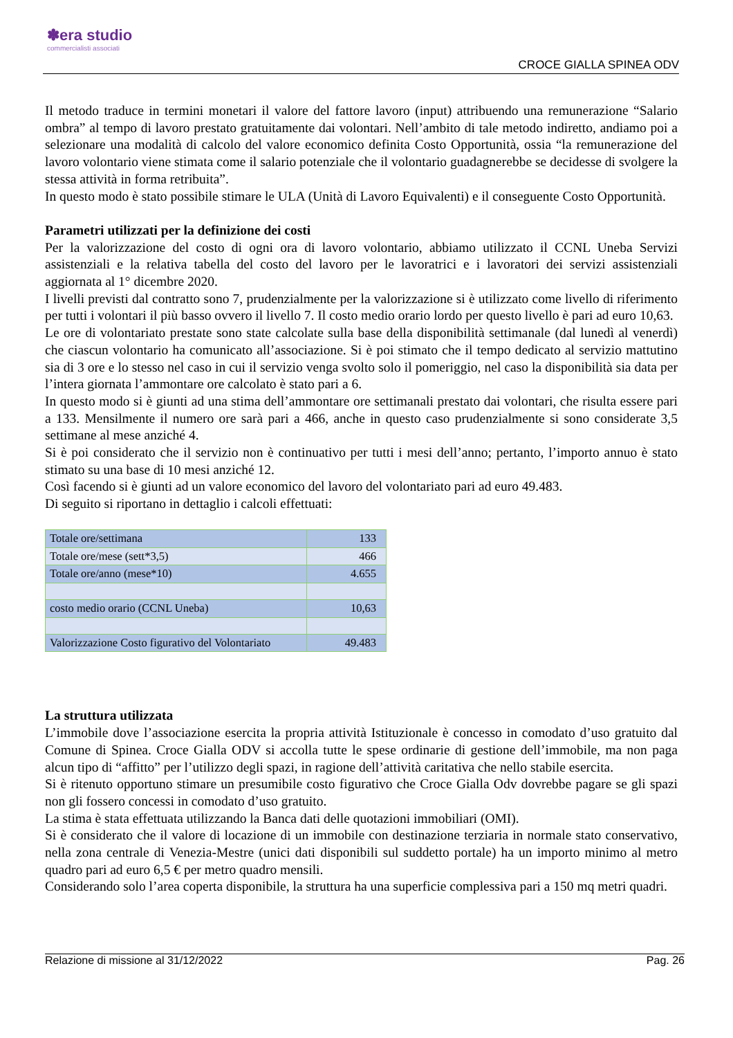✽era studio
commercialisti associati
CROCE GIALLA SPINEA ODV
Il metodo traduce in termini monetari il valore del fattore lavoro (input) attribuendo una remunerazione “Salario ombra” al tempo di lavoro prestato gratuitamente dai volontari. Nell’ambito di tale metodo indiretto, andiamo poi a selezionare una modalità di calcolo del valore economico definita Costo Opportunità, ossia “la remunerazione del lavoro volontario viene stimata come il salario potenziale che il volontario guadagnerebbe se decidesse di svolgere la stessa attività in forma retribuita”.
In questo modo è stato possibile stimare le ULA (Unità di Lavoro Equivalenti) e il conseguente Costo Opportunità.
Parametri utilizzati per la definizione dei costi
Per la valorizzazione del costo di ogni ora di lavoro volontario, abbiamo utilizzato il CCNL Uneba Servizi assistenziali e la relativa tabella del costo del lavoro per le lavoratrici e i lavoratori dei servizi assistenziali aggiornata al 1° dicembre 2020.
I livelli previsti dal contratto sono 7, prudenzialmente per la valorizzazione si è utilizzato come livello di riferimento per tutti i volontari il più basso ovvero il livello 7. Il costo medio orario lordo per questo livello è pari ad euro 10,63.
Le ore di volontariato prestate sono state calcolate sulla base della disponibilità settimanale (dal lunedì al venerdì) che ciascun volontario ha comunicato all’associazione. Si è poi stimato che il tempo dedicato al servizio mattutino sia di 3 ore e lo stesso nel caso in cui il servizio venga svolto solo il pomeriggio, nel caso la disponibilità sia data per l’intera giornata l’ammontare ore calcolato è stato pari a 6.
In questo modo si è giunti ad una stima dell’ammontare ore settimanali prestato dai volontari, che risulta essere pari a 133. Mensilmente il numero ore sarà pari a 466, anche in questo caso prudenzialmente si sono considerate 3,5 settimane al mese anziché 4.
Si è poi considerato che il servizio non è continuativo per tutti i mesi dell’anno; pertanto, l’importo annuo è stato stimato su una base di 10 mesi anziché 12.
Così facendo si è giunti ad un valore economico del lavoro del volontariato pari ad euro 49.483.
Di seguito si riportano in dettaglio i calcoli effettuati:
| Totale ore/settimana | 133 |
| Totale ore/mese (sett*3,5) | 466 |
| Totale ore/anno (mese*10) | 4.655 |
| costo medio orario (CCNL Uneba) | 10,63 |
| Valorizzazione Costo figurativo del Volontariato | 49.483 |
La struttura utilizzata
L’immobile dove l’associazione esercita la propria attività Istituzionale è concesso in comodato d’uso gratuito dal Comune di Spinea. Croce Gialla ODV si accolla tutte le spese ordinarie di gestione dell’immobile, ma non paga alcun tipo di “affitto” per l’utilizzo degli spazi, in ragione dell’attività caritativa che nello stabile esercita.
Si è ritenuto opportuno stimare un presumibile costo figurativo che Croce Gialla Odv dovrebbe pagare se gli spazi non gli fossero concessi in comodato d’uso gratuito.
La stima è stata effettuata utilizzando la Banca dati delle quotazioni immobiliari (OMI).
Si è considerato che il valore di locazione di un immobile con destinazione terziaria in normale stato conservativo, nella zona centrale di Venezia-Mestre (unici dati disponibili sul suddetto portale) ha un importo minimo al metro quadro pari ad euro 6,5 € per metro quadro mensili.
Considerando solo l’area coperta disponibile, la struttura ha una superficie complessiva pari a 150 mq metri quadri.
Relazione di missione al 31/12/2022 Pag. 26